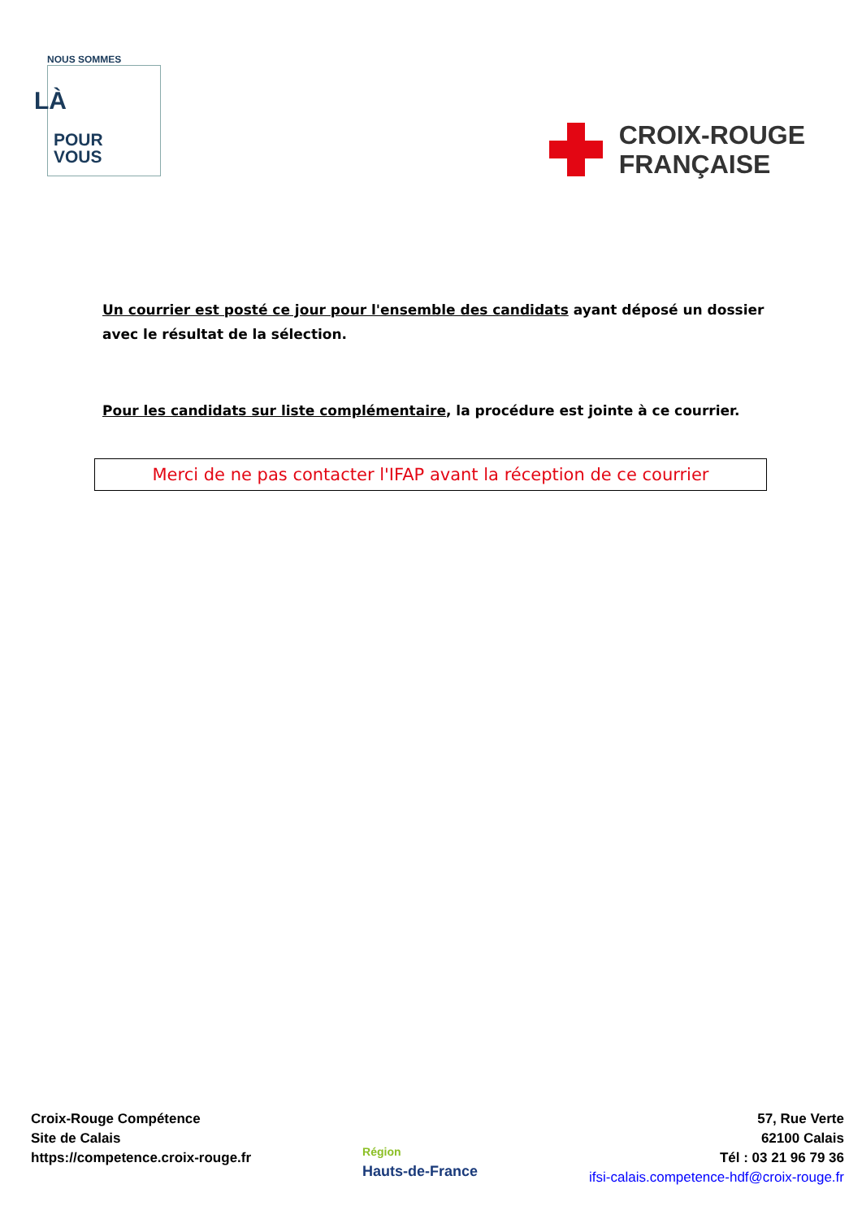NOUS SOMMES
LÀ
POUR
VOUS
CROIX-ROUGE
FRANÇAISE
Un courrier est posté ce jour pour l'ensemble des candidats ayant déposé un dossier avec le résultat de la sélection.
Pour les candidats sur liste complémentaire, la procédure est jointe à ce courrier.
Merci de ne pas contacter l'IFAP avant la réception de ce courrier
Croix-Rouge Compétence
Site de Calais
https://competence.croix-rouge.fr
Région
Hauts-de-France
57, Rue Verte
62100 Calais
Tél : 03 21 96 79 36
ifsi-calais.competence-hdf@croix-rouge.fr